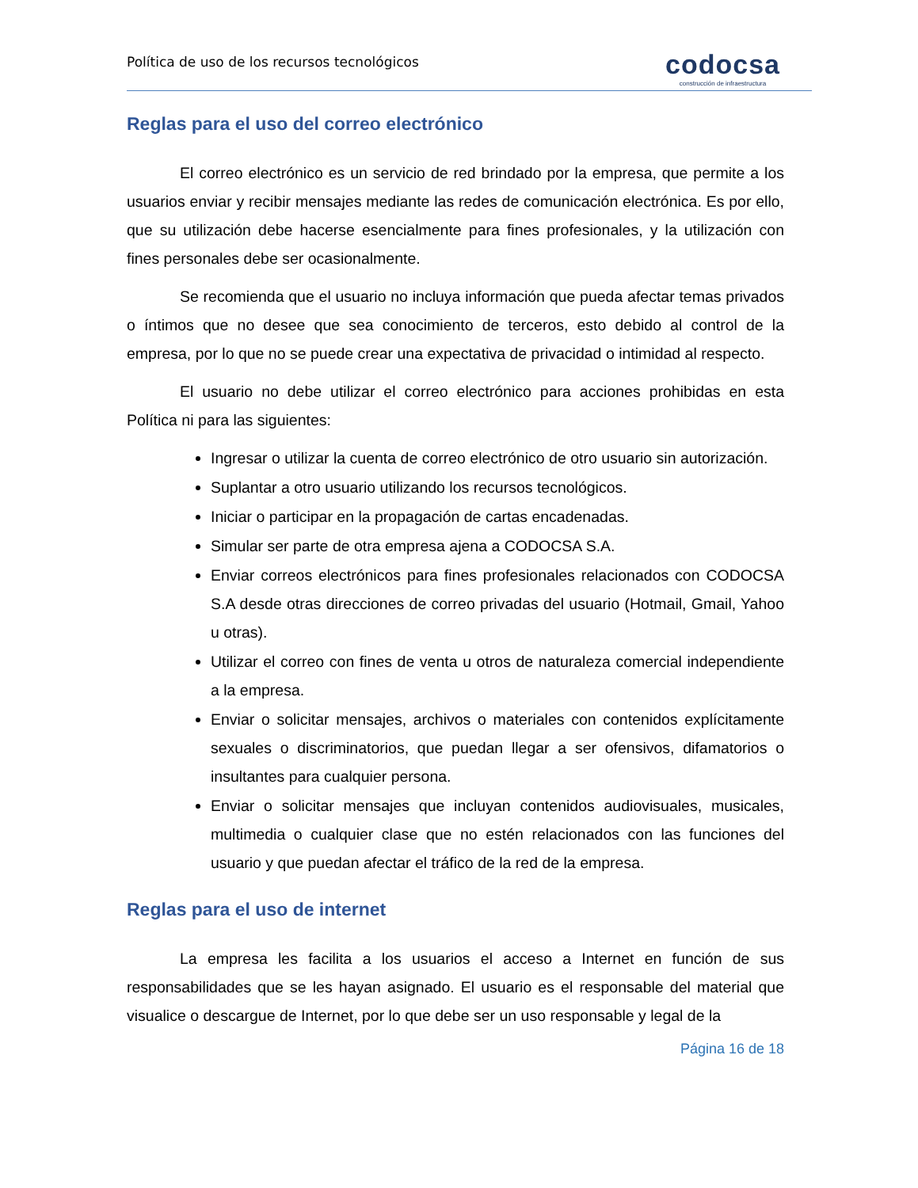Política de uso de los recursos tecnológicos
codocsa
construcción de infraestructura
Reglas para el uso del correo electrónico
El correo electrónico es un servicio de red brindado por la empresa, que permite a los usuarios enviar y recibir mensajes mediante las redes de comunicación electrónica. Es por ello, que su utilización debe hacerse esencialmente para fines profesionales, y la utilización con fines personales debe ser ocasionalmente.
Se recomienda que el usuario no incluya información que pueda afectar temas privados o íntimos que no desee que sea conocimiento de terceros, esto debido al control de la empresa, por lo que no se puede crear una expectativa de privacidad o intimidad al respecto.
El usuario no debe utilizar el correo electrónico para acciones prohibidas en esta Política ni para las siguientes:
Ingresar o utilizar la cuenta de correo electrónico de otro usuario sin autorización.
Suplantar a otro usuario utilizando los recursos tecnológicos.
Iniciar o participar en la propagación de cartas encadenadas.
Simular ser parte de otra empresa ajena a CODOCSA S.A.
Enviar correos electrónicos para fines profesionales relacionados con CODOCSA S.A desde otras direcciones de correo privadas del usuario (Hotmail, Gmail, Yahoo u otras).
Utilizar el correo con fines de venta u otros de naturaleza comercial independiente a la empresa.
Enviar o solicitar mensajes, archivos o materiales con contenidos explícitamente sexuales o discriminatorios, que puedan llegar a ser ofensivos, difamatorios o insultantes para cualquier persona.
Enviar o solicitar mensajes que incluyan contenidos audiovisuales, musicales, multimedia o cualquier clase que no estén relacionados con las funciones del usuario y que puedan afectar el tráfico de la red de la empresa.
Reglas para el uso de internet
La empresa les facilita a los usuarios el acceso a Internet en función de sus responsabilidades que se les hayan asignado. El usuario es el responsable del material que visualice o descargue de Internet, por lo que debe ser un uso responsable y legal de la
Página 16 de 18